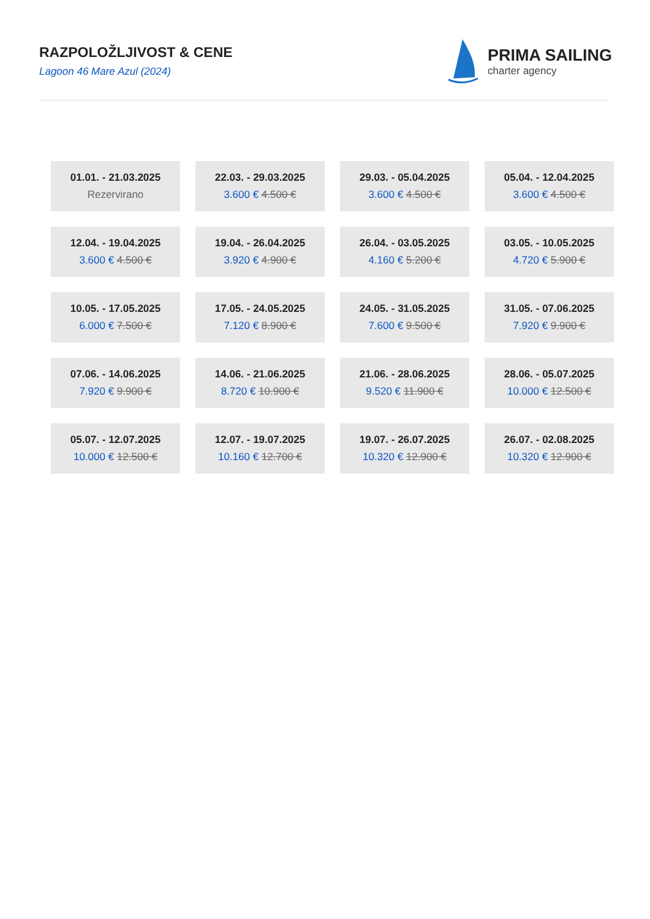RAZPOLOŽLJIVOST & CENE
Lagoon 46 Mare Azul (2024)
PRIMA SAILING
charter agency
| 01.01. - 21.03.2025 Rezervirano | 22.03. - 29.03.2025 3.600 € 4.500 € | 29.03. - 05.04.2025 3.600 € 4.500 € | 05.04. - 12.04.2025 3.600 € 4.500 € |
| 12.04. - 19.04.2025 3.600 € 4.500 € | 19.04. - 26.04.2025 3.920 € 4.900 € | 26.04. - 03.05.2025 4.160 € 5.200 € | 03.05. - 10.05.2025 4.720 € 5.900 € |
| 10.05. - 17.05.2025 6.000 € 7.500 € | 17.05. - 24.05.2025 7.120 € 8.900 € | 24.05. - 31.05.2025 7.600 € 9.500 € | 31.05. - 07.06.2025 7.920 € 9.900 € |
| 07.06. - 14.06.2025 7.920 € 9.900 € | 14.06. - 21.06.2025 8.720 € 10.900 € | 21.06. - 28.06.2025 9.520 € 11.900 € | 28.06. - 05.07.2025 10.000 € 12.500 € |
| 05.07. - 12.07.2025 10.000 € 12.500 € | 12.07. - 19.07.2025 10.160 € 12.700 € | 19.07. - 26.07.2025 10.320 € 12.900 € | 26.07. - 02.08.2025 10.320 € 12.900 € |